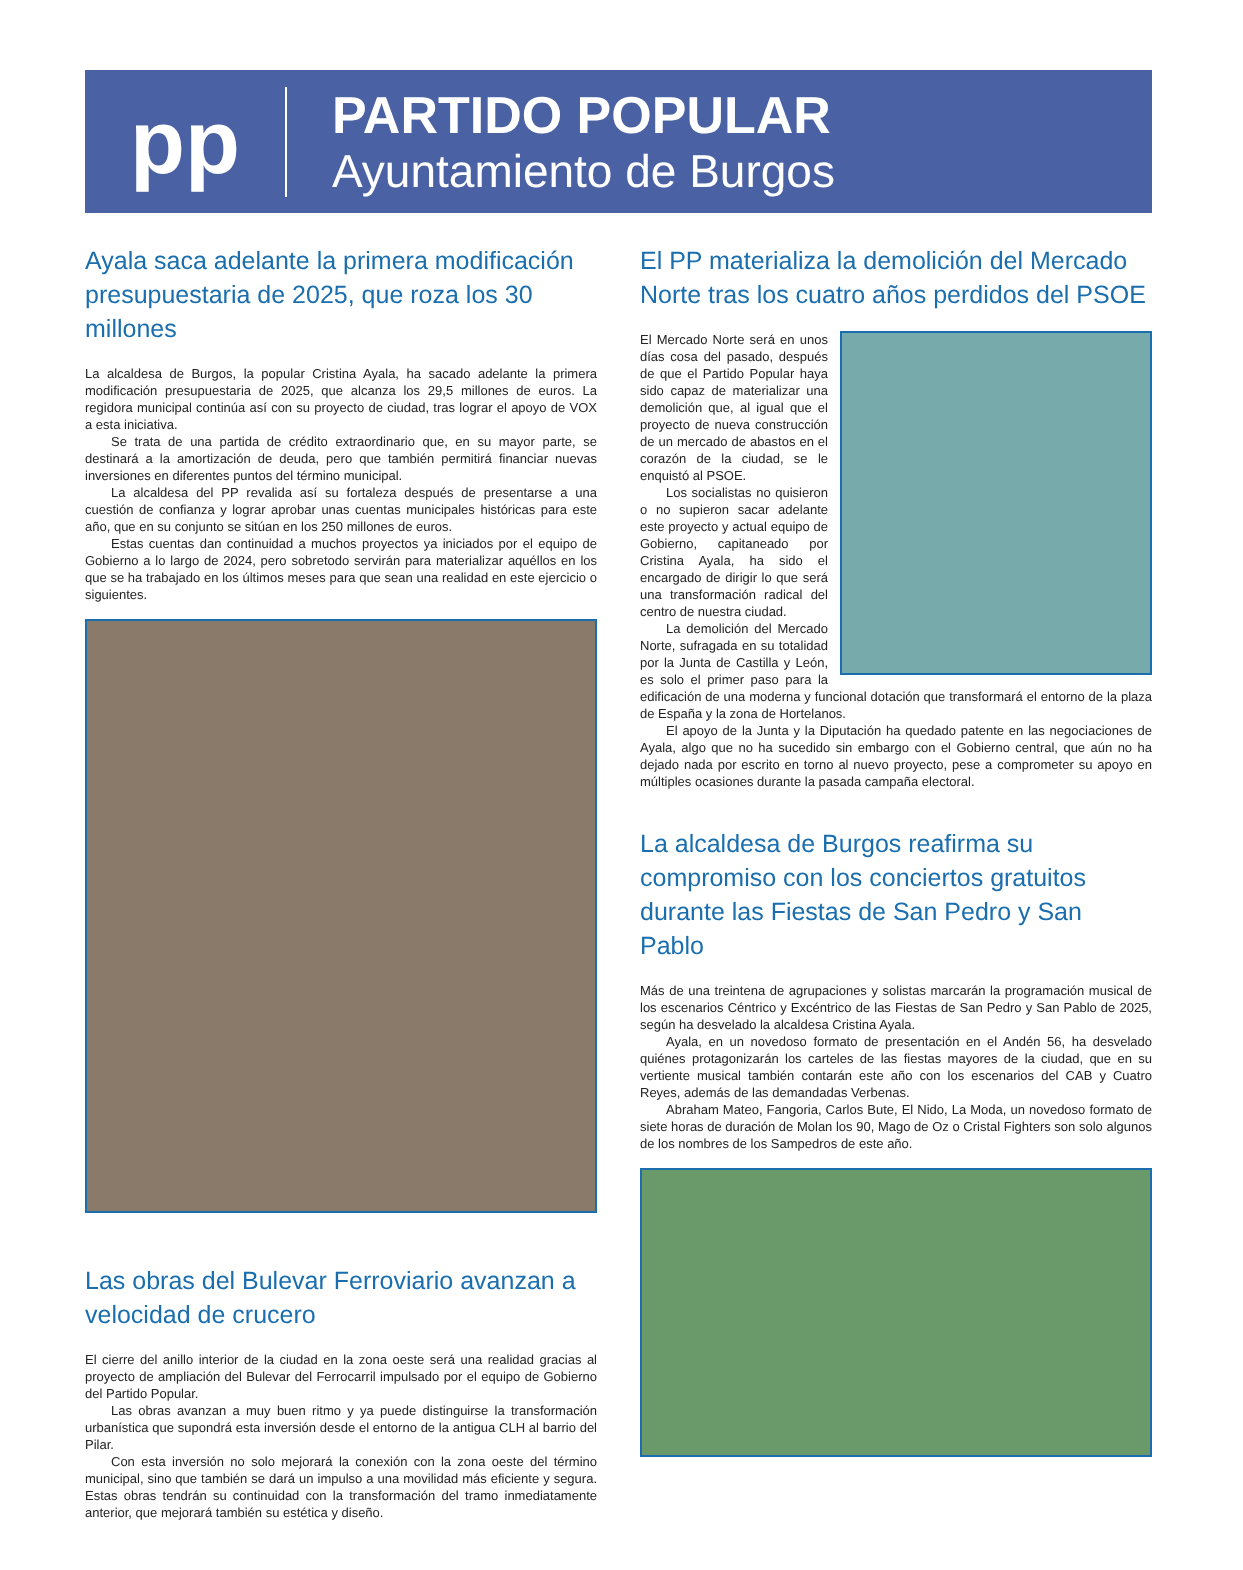pp
PARTIDO POPULAR
Ayuntamiento de Burgos
Ayala saca adelante la primera modificación presupuestaria de 2025, que roza los 30 millones
La alcaldesa de Burgos, la popular Cristina Ayala, ha sacado adelante la primera modificación presupuestaria de 2025, que alcanza los 29,5 millones de euros. La regidora municipal continúa así con su proyecto de ciudad, tras lograr el apoyo de VOX a esta iniciativa.
Se trata de una partida de crédito extraordinario que, en su mayor parte, se destinará a la amortización de deuda, pero que también permitirá financiar nuevas inversiones en diferentes puntos del término municipal.
La alcaldesa del PP revalida así su fortaleza después de presentarse a una cuestión de confianza y lograr aprobar unas cuentas municipales históricas para este año, que en su conjunto se sitúan en los 250 millones de euros.
Estas cuentas dan continuidad a muchos proyectos ya iniciados por el equipo de Gobierno a lo largo de 2024, pero sobretodo servirán para materializar aquéllos en los que se ha trabajado en los últimos meses para que sean una realidad en este ejercicio o siguientes.
Las obras del Bulevar Ferroviario avanzan a velocidad de crucero
El cierre del anillo interior de la ciudad en la zona oeste será una realidad gracias al proyecto de ampliación del Bulevar del Ferrocarril impulsado por el equipo de Gobierno del Partido Popular.
Las obras avanzan a muy buen ritmo y ya puede distinguirse la transformación urbanística que supondrá esta inversión desde el entorno de la antigua CLH al barrio del Pilar.
Con esta inversión no solo mejorará la conexión con la zona oeste del término municipal, sino que también se dará un impulso a una movilidad más eficiente y segura. Estas obras tendrán su continuidad con la transformación del tramo inmediatamente anterior, que mejorará también su estética y diseño.
El PP materializa la demolición del Mercado Norte tras los cuatro años perdidos del PSOE
El Mercado Norte será en unos días cosa del pasado, después de que el Partido Popular haya sido capaz de materializar una demolición que, al igual que el proyecto de nueva construcción de un mercado de abastos en el corazón de la ciudad, se le enquistó al PSOE.
Los socialistas no quisieron o no supieron sacar adelante este proyecto y actual equipo de Gobierno, capitaneado por Cristina Ayala, ha sido el encargado de dirigir lo que será una transformación radical del centro de nuestra ciudad.
La demolición del Mercado Norte, sufragada en su totalidad por la Junta de Castilla y León, es solo el primer paso para la edificación de una moderna y funcional dotación que transformará el entorno de la plaza de España y la zona de Hortelanos.
El apoyo de la Junta y la Diputación ha quedado patente en las negociaciones de Ayala, algo que no ha sucedido sin embargo con el Gobierno central, que aún no ha dejado nada por escrito en torno al nuevo proyecto, pese a comprometer su apoyo en múltiples ocasiones durante la pasada campaña electoral.
La alcaldesa de Burgos reafirma su compromiso con los conciertos gratuitos durante las Fiestas de San Pedro y San Pablo
Más de una treintena de agrupaciones y solistas marcarán la programación musical de los escenarios Céntrico y Excéntrico de las Fiestas de San Pedro y San Pablo de 2025, según ha desvelado la alcaldesa Cristina Ayala.
Ayala, en un novedoso formato de presentación en el Andén 56, ha desvelado quiénes protagonizarán los carteles de las fiestas mayores de la ciudad, que en su vertiente musical también contarán este año con los escenarios del CAB y Cuatro Reyes, además de las demandadas Verbenas.
Abraham Mateo, Fangoria, Carlos Bute, El Nido, La Moda, un novedoso formato de siete horas de duración de Molan los 90, Mago de Oz o Cristal Fighters son solo algunos de los nombres de los Sampedros de este año.